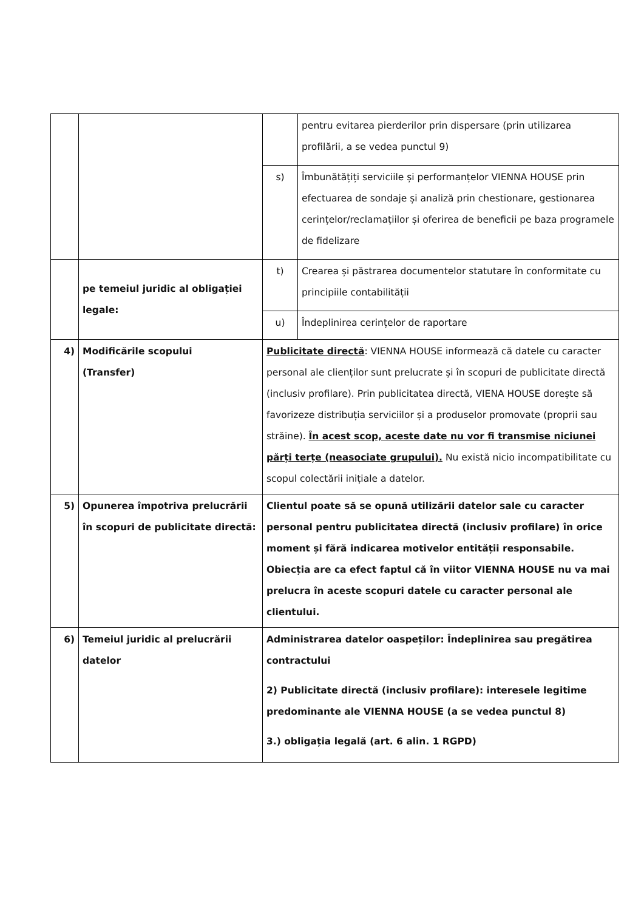| | | | pentru evitarea pierderilor prin dispersare (prin utilizarea profilării, a se vedea punctul 9) |
| | | s) | Îmbunătățiți serviciile și performanțelor VIENNA HOUSE prin efectuarea de sondaje și analiză prin chestionare, gestionarea cerințelor/reclamațiilor și oferirea de beneficii pe baza programele de fidelizare |
| | pe temeiul juridic al obligației legale: | t) | Crearea și păstrarea documentelor statutare în conformitate cu principiile contabilității |
| | | u) | Îndeplinirea cerințelor de raportare |
| 4) | Modificările scopului (Transfer) | Publicitate directă : VIENNA HOUSE informează că datele cu caracter personal ale clienților sunt prelucrate și în scopuri de publicitate directă (inclusiv profilare). Prin publicitatea directă, VIENA HOUSE dorește să favorizeze distribuția serviciilor și a produselor promovate (proprii sau străine). În acest scop, aceste date nu vor fi transmise niciunei părți terțe (neasociate grupului). Nu există nicio incompatibilitate cu scopul colectării inițiale a datelor. | |
| 5) | Opunerea împotriva prelucrării în scopuri de publicitate directă: | Clientul poate să se opună utilizării datelor sale cu caracter personal pentru publicitatea directă (inclusiv profilare) în orice moment și fără indicarea motivelor entității responsabile. Obiecția are ca efect faptul că în viitor VIENNA HOUSE nu va mai prelucra în aceste scopuri datele cu caracter personal ale clientului. | |
| 6) | Temeiul juridic al prelucrării datelor | Administrarea datelor oaspeților: Îndeplinirea sau pregătirea contractului 2) Publicitate directă (inclusiv profilare): interesele legitime predominante ale VIENNA HOUSE (a se vedea punctul 8) 3.) obligația legală (art. 6 alin. 1 RGPD) | |